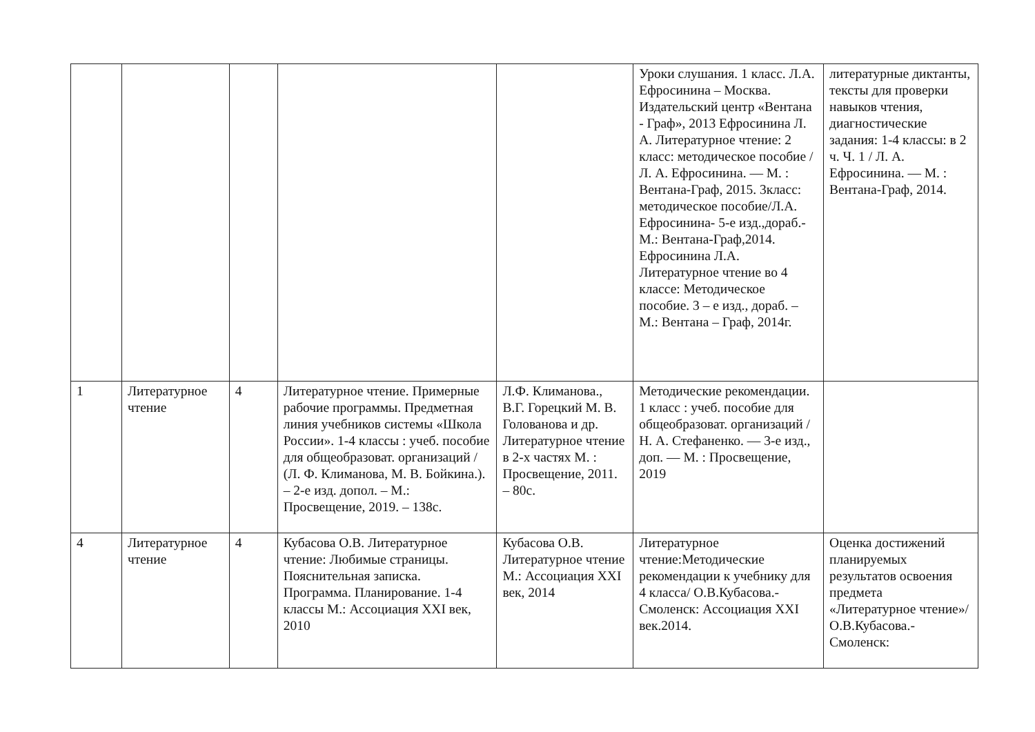| | | | | | Уроки слушания. 1 класс. Л.А. Ефросинина – Москва. Издательский центр «Вентана - Граф», 2013 Ефросинина Л. А. Литературное чтение: 2 класс: методическое пособие / Л. А. Ефросинина. — М. : Вентана-Граф, 2015. 3класс: методическое пособие/Л.А. Ефросинина- 5-е изд.,дораб.-М.: Вентана-Граф,2014. Ефросинина Л.А. Литературное чтение во 4 классе: Методическое пособие. 3 – е изд., дораб. – М.: Вентана – Граф, 2014г. | литературные диктанты, тексты для проверки навыков чтения, диагностические задания: 1-4 классы: в 2 ч. Ч. 1 / Л. А. Ефросинина. — М. : Вентана-Граф, 2014. |
| 1 | Литературное чтение | 4 | Литературное чтение. Примерные рабочие программы. Предметная линия учебников системы «Школа России». 1-4 классы : учеб. пособие для общеобразоват. организаций / (Л. Ф. Климанова, М. В. Бойкина.). – 2-е изд. допол. – М.: Просвещение, 2019. – 138с. | Л.Ф. Климанова., В.Г. Горецкий М. В. Голованова и др. Литературное чтение в 2-х частях М. : Просвещение, 2011. – 80с. | Методические рекомендации. 1 класс : учеб. пособие для общеобразоват. организаций / Н. А. Стефаненко. — 3-е изд., доп. — М. : Просвещение, 2019 | |
| 4 | Литературное чтение | 4 | Кубасова О.В. Литературное чтение: Любимые страницы. Пояснительная записка. Программа. Планирование. 1-4 классы М.: Ассоциация XXI век, 2010 | Кубасова О.В. Литературное чтение М.: Ассоциация XXI век, 2014 | Литературное чтение:Методические рекомендации к учебнику для 4 класса/ О.В.Кубасова.-Смоленск: Ассоциация XXI век.2014. | Оценка достижений планируемых результатов освоения предмета «Литературное чтение»/ О.В.Кубасова.- Смоленск: |